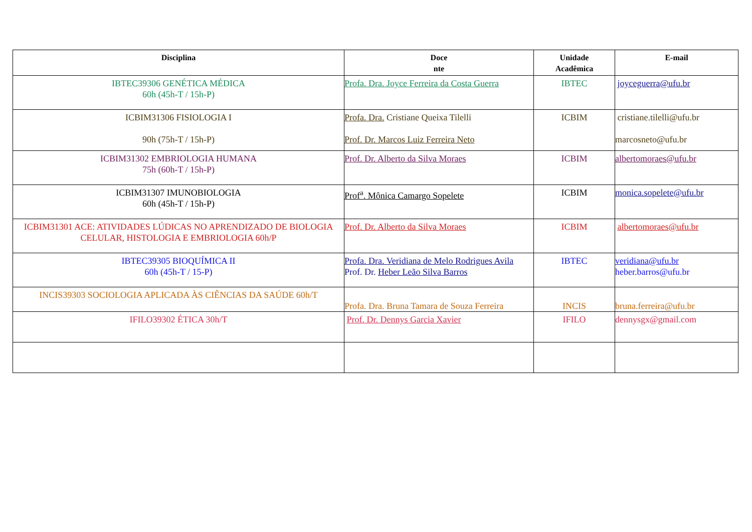| Disciplina | Doce nte | Unidade Acadêmica | E-mail |
| --- | --- | --- | --- |
| IBTEC39306 GENÉTICA MÉDICA 60h (45h-T / 15h-P) | Profa. Dra. Joyce Ferreira da Costa Guerra | IBTEC | joyceguerra@ufu.br |
| ICBIM31306 FISIOLOGIA I 90h (75h-T / 15h-P) | Profa. Dra. Cristiane Queixa Tilelli Prof. Dr. Marcos Luiz Ferreira Neto | ICBIM | cristiane.tilelli@ufu.br marcosneto@ufu.br |
| ICBIM31302 EMBRIOLOGIA HUMANA 75h (60h-T / 15h-P) | Prof. Dr. Alberto da Silva Moraes | ICBIM | albertomoraes@ufu.br |
| ICBIM31307 IMUNOBIOLOGIA 60h (45h-T / 15h-P) | Prof<sup>a</sup>. Mônica Camargo Sopelete | ICBIM | monica.sopelete@ufu.br |
| ICBIM31301 ACE: ATIVIDADES LÚDICAS NO APRENDIZADO DE BIOLOGIA CELULAR, HISTOLOGIA E EMBRIOLOGIA 60h/P | Prof. Dr. Alberto da Silva Moraes | ICBIM | albertomoraes@ufu.br |
| IBTEC39305 BIOQUÍMICA II 60h (45h-T / 15-P) | Profa. Dra. Veridiana de Melo Rodrigues Avila Prof. Dr. Heber Leão Silva Barros | IBTEC | veridiana@ufu.br heber.barros@ufu.br |
| INCIS39303 SOCIOLOGIA APLICADA ÀS CIÊNCIAS DA SAÚDE 60h/T | Profa. Dra. Bruna Tamara de Souza Ferreira | INCIS | bruna.ferreira@ufu.br |
| IFILO39302 ÉTICA 30h/T | Prof. Dr. Dennys Garcia Xavier | IFILO | dennysgx@gmail.com |